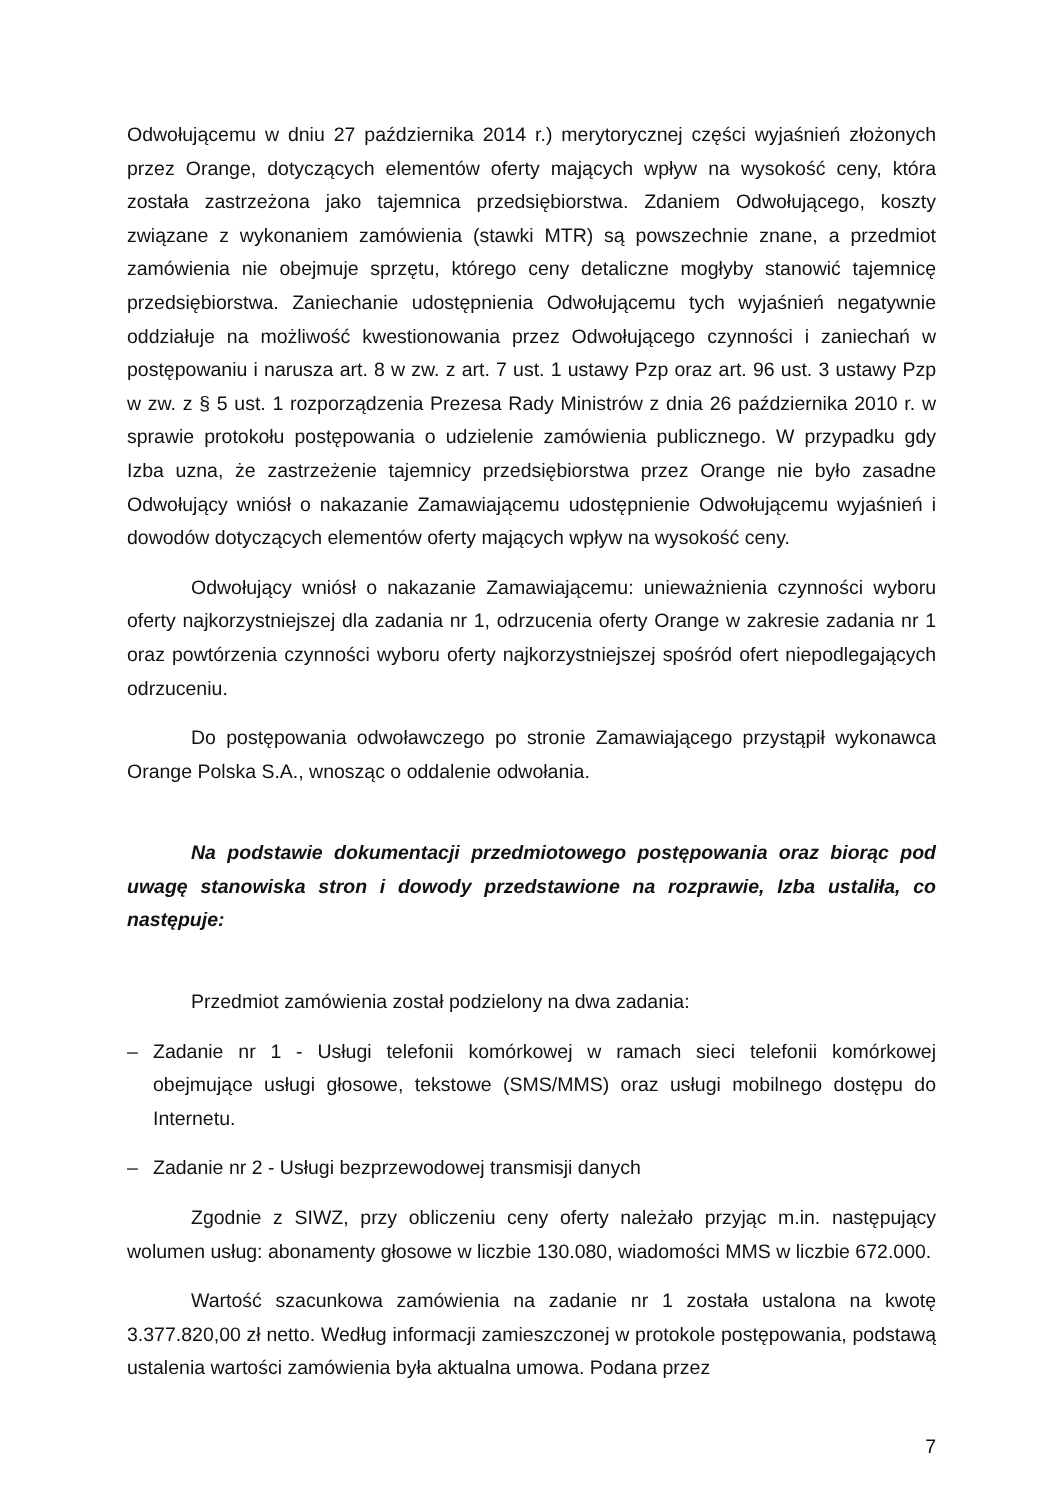Odwołującemu w dniu 27 października 2014 r.) merytorycznej części wyjaśnień złożonych przez Orange, dotyczących elementów oferty mających wpływ na wysokość ceny, która została zastrzeżona jako tajemnica przedsiębiorstwa. Zdaniem Odwołującego, koszty związane z wykonaniem zamówienia (stawki MTR) są powszechnie znane, a przedmiot zamówienia nie obejmuje sprzętu, którego ceny detaliczne mogłyby stanowić tajemnicę przedsiębiorstwa. Zaniechanie udostępnienia Odwołującemu tych wyjaśnień negatywnie oddziałuje na możliwość kwestionowania przez Odwołującego czynności i zaniechań w postępowaniu i narusza art. 8 w zw. z art. 7 ust. 1 ustawy Pzp oraz art. 96 ust. 3 ustawy Pzp w zw. z § 5 ust. 1 rozporządzenia Prezesa Rady Ministrów z dnia 26 października 2010 r. w sprawie protokołu postępowania o udzielenie zamówienia publicznego. W przypadku gdy Izba uzna, że zastrzeżenie tajemnicy przedsiębiorstwa przez Orange nie było zasadne Odwołujący wniósł o nakazanie Zamawiającemu udostępnienie Odwołującemu wyjaśnień i dowodów dotyczących elementów oferty mających wpływ na wysokość ceny.
Odwołujący wniósł o nakazanie Zamawiającemu: unieważnienia czynności wyboru oferty najkorzystniejszej dla zadania nr 1, odrzucenia oferty Orange w zakresie zadania nr 1 oraz powtórzenia czynności wyboru oferty najkorzystniejszej spośród ofert niepodlegających odrzuceniu.
Do postępowania odwoławczego po stronie Zamawiającego przystąpił wykonawca Orange Polska S.A., wnosząc o oddalenie odwołania.
Na podstawie dokumentacji przedmiotowego postępowania oraz biorąc pod uwagę stanowiska stron i dowody przedstawione na rozprawie, Izba ustaliła, co następuje:
Przedmiot zamówienia został podzielony na dwa zadania:
– Zadanie nr 1 - Usługi telefonii komórkowej w ramach sieci telefonii komórkowej obejmujące usługi głosowe, tekstowe (SMS/MMS) oraz usługi mobilnego dostępu do Internetu.
– Zadanie nr 2 - Usługi bezprzewodowej transmisji danych
Zgodnie z SIWZ, przy obliczeniu ceny oferty należało przyjąc m.in. następujący wolumen usług: abonamenty głosowe w liczbie 130.080, wiadomości MMS w liczbie 672.000.
Wartość szacunkowa zamówienia na zadanie nr 1 została ustalona na kwotę 3.377.820,00 zł netto. Według informacji zamieszczonej w protokole postępowania, podstawą ustalenia wartości zamówienia była aktualna umowa. Podana przez
7